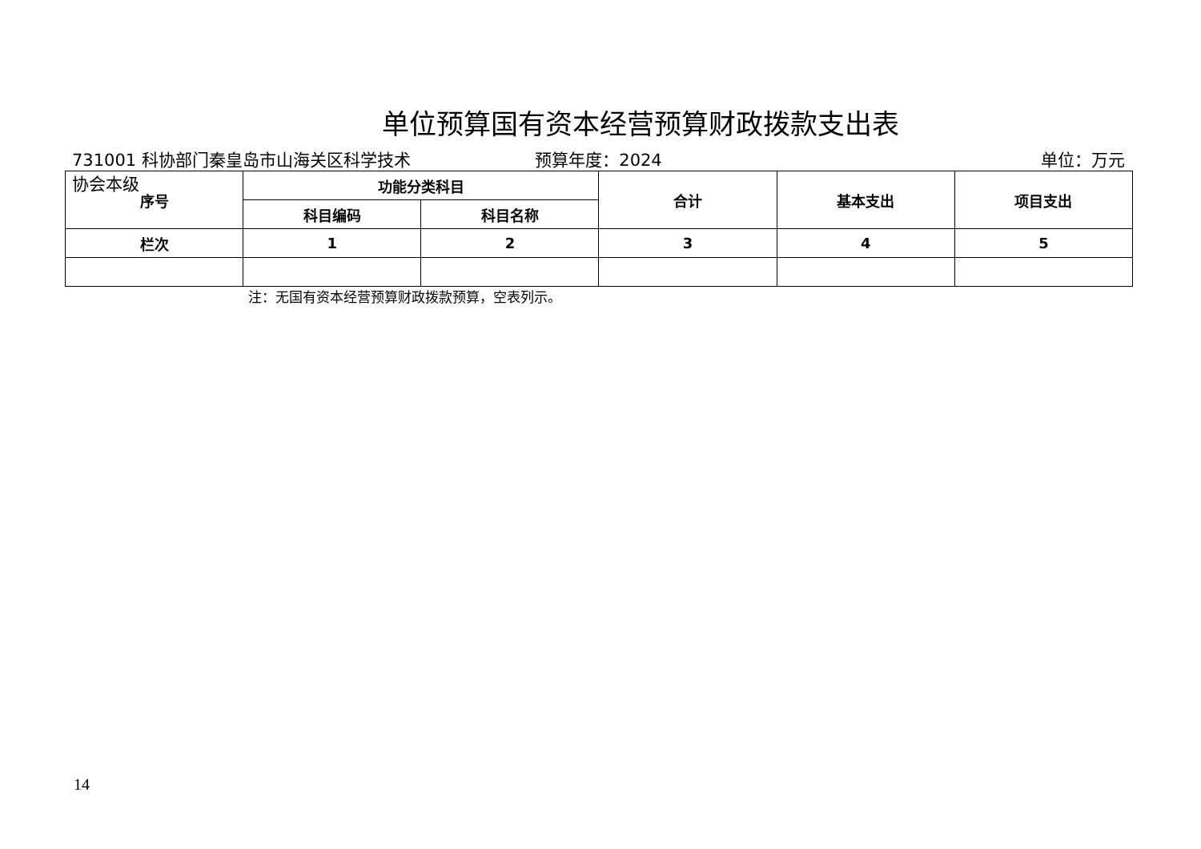单位预算国有资本经营预算财政拨款支出表
731001 科协部门秦皇岛市山海关区科学技术协会本级
预算年度：2024 单位：万元
| 序号 | 功能分类科目 | | 合计 | 基本支出 | 项目支出 |
| --- | --- | --- | --- | --- | --- |
| | 科目编码 | 科目名称 | | | |
| 栏次 | 1 | 2 | 3 | 4 | 5 |
注：无国有资本经营预算财政拨款预算，空表列示。
14